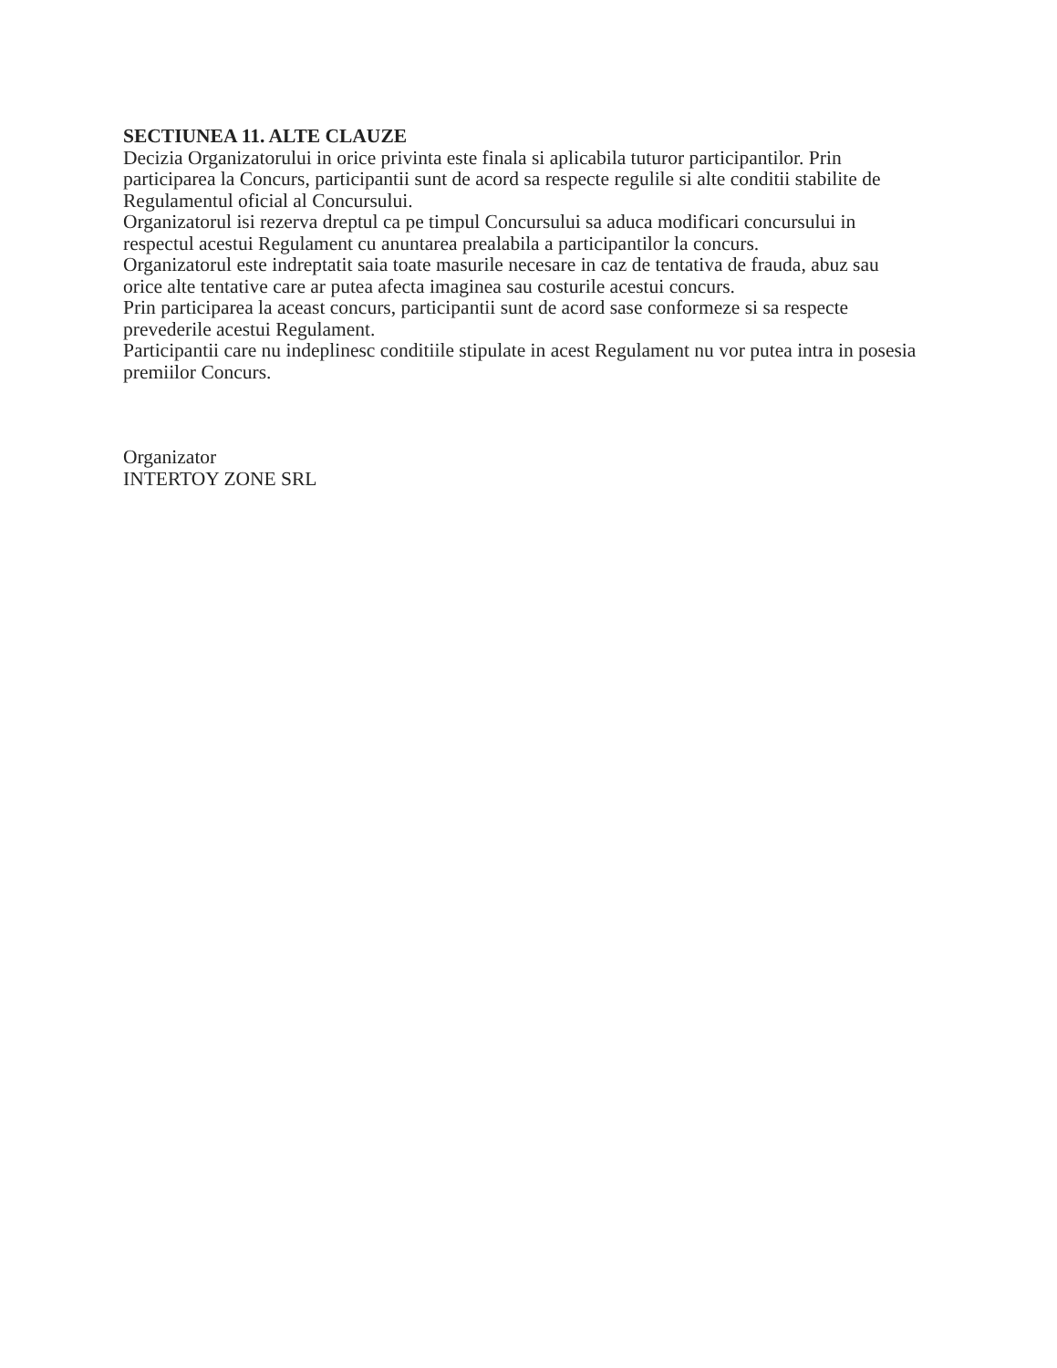SECTIUNEA 11. ALTE CLAUZE
Decizia Organizatorului in orice privinta este finala si aplicabila tuturor participantilor. Prin participarea la Concurs, participantii sunt de acord sa respecte regulile si alte conditii stabilite de Regulamentul oficial al Concursului.
Organizatorul isi rezerva dreptul ca pe timpul Concursului sa aduca modificari concursului in respectul acestui Regulament cu anuntarea prealabila a participantilor la concurs.
Organizatorul este indreptatit saia toate masurile necesare in caz de tentativa de frauda, abuz sau orice alte tentative care ar putea afecta imaginea sau costurile acestui concurs.
Prin participarea la aceast concurs, participantii sunt de acord sase conformeze si sa respecte prevederile acestui Regulament.
Participantii care nu indeplinesc conditiile stipulate in acest Regulament nu vor putea intra in posesia premiilor Concurs.
Organizator
INTERTOY ZONE SRL